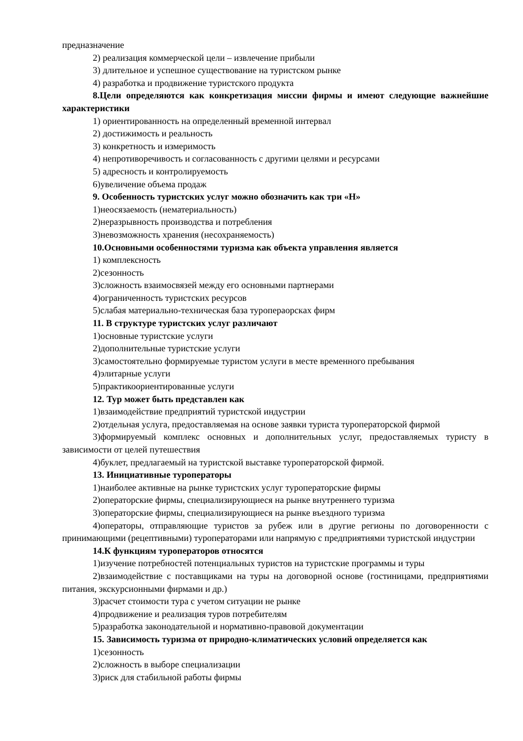предназначение
2) реализация коммерческой цели – извлечение прибыли
3) длительное и успешное существование на туристском рынке
4) разработка и продвижение туристского продукта
8.Цели определяются как конкретизация миссии фирмы и имеют следующие важнейшие характеристики
1) ориентированность на определенный временной интервал
2) достижимость и реальность
3) конкретность и измеримость
4) непротиворечивость и согласованность с другими целями и ресурсами
5) адресность и контролируемость
6)увеличение объема продаж
9. Особенность туристских услуг можно обозначить как три «Н»
1)неосязаемость (нематериальность)
2)неразрывность производства и потребления
3)невозможность хранения (несохраняемость)
10.Основными особенностями туризма как объекта управления является
1) комплексность
2)сезонность
3)сложность взаимосвязей между его основными партнерами
4)ограниченность туристских ресурсов
5)слабая материально-техническая база туропераорскax фирм
11. В структуре туристских услуг различают
1)основные туристские услуги
2)дополнительные туристские услуги
3)самостоятельно формируемые туристом услуги в месте временного пребывания
4)элитарные услуги
5)практикоориентированные услуги
12. Тур может быть представлен как
1)взаимодействие предприятий туристской индустрии
2)отдельная услуга, предоставляемая на основе заявки туриста туроператорской фирмой
3)формируемый комплекс основных и дополнительных услуг, предоставляемых туристу в зависимости от целей путешествия
4)буклет, предлагаемый на туристской выставке туроператорской фирмой.
13. Инициативные туроператоры
1)наиболее активные на рынке туристских услуг туроператорские фирмы
2)операторские фирмы, специализирующиеся на рынке внутреннего туризма
3)операторские фирмы, специализирующиеся на рынке въездного туризма
4)операторы, отправляющие туристов за рубеж или в другие регионы по договоренности с принимающими (рецептивными) туроператорами или напрямую с предприятиями туристской индустрии
14.К функциям туроператоров относятся
1)изучение потребностей потенциальных туристов на туристские программы и туры
2)взаимодействие с поставщиками на туры на договорной основе (гостиницами, предприятиями питания, экскурсионными фирмами и др.)
3)расчет стоимости тура с учетом ситуации не рынке
4)продвижение и реализация туров потребителям
5)разработка законодательной и нормативно-правовой документации
15. Зависимость туризма от природно-климатических условий определяется как
1)сезонность
2)сложность в выборе специализации
3)риск для стабильной работы фирмы